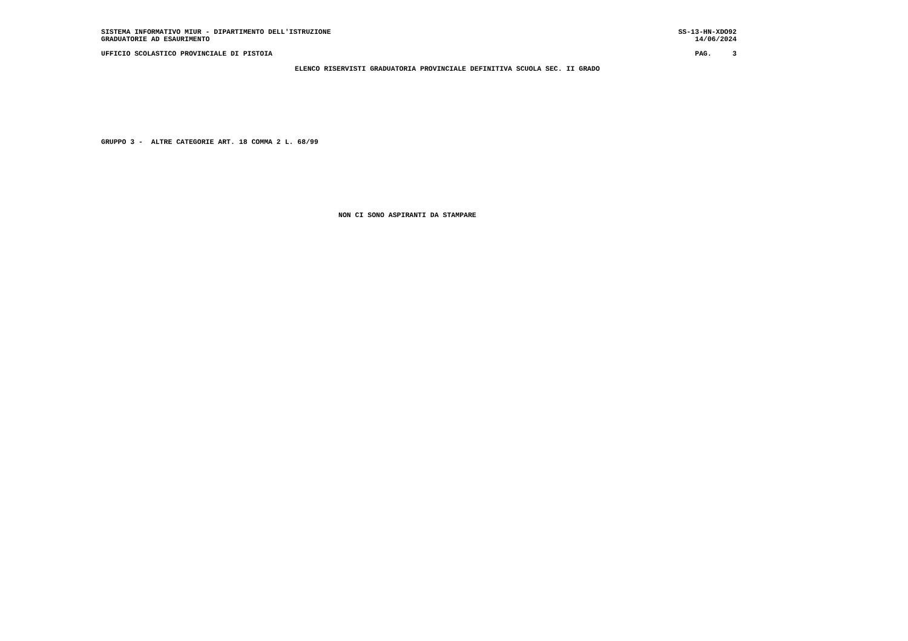SISTEMA INFORMATIVO MIUR - DIPARTIMENTO DELL'ISTRUZIONE
SS-13-HN-XDO92
GRADUATORIE AD ESAURIMENTO
14/06/2024
UFFICIO SCOLASTICO PROVINCIALE DI PISTOIA
PAG. 3
ELENCO RISERVISTI GRADUATORIA PROVINCIALE DEFINITIVA SCUOLA SEC. II GRADO
GRUPPO 3 - ALTRE CATEGORIE ART. 18 COMMA 2 L. 68/99
NON CI SONO ASPIRANTI DA STAMPARE